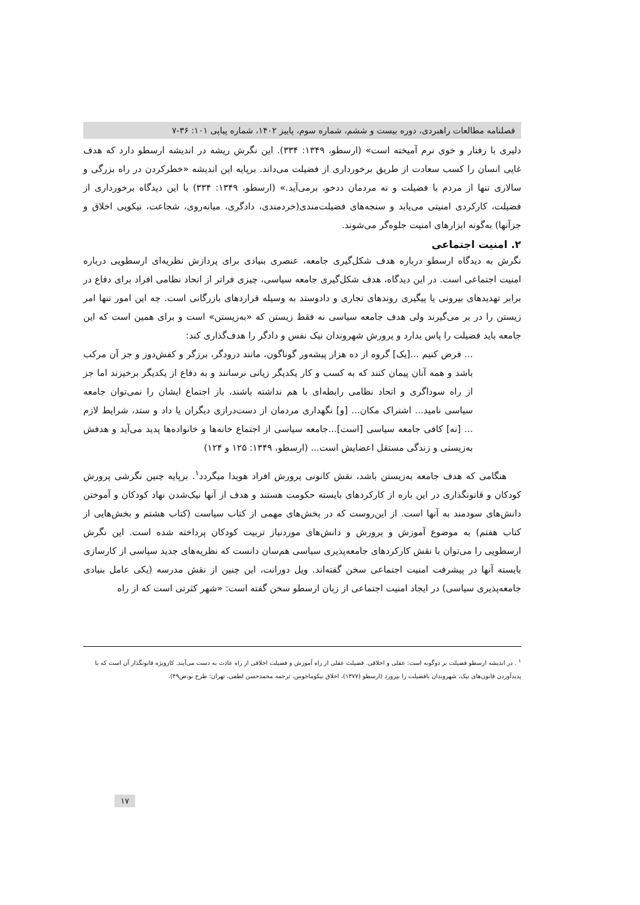فصلنامه مطالعات راهبردی، دوره بیست و ششم، شماره سوم، پاییز ۱۴۰۲، شماره پیاپی ۱۰۱: ۳۶-۷
دلیری با رفتار و خوی نرم آمیخته است» (ارسطو، ۱۳۴۹: ۳۳۴). این نگرش ریشه در اندیشه ارسطو دارد که هدف غایی انسان را کسب سعادت از طریق برخورداری از فضیلت می‌داند. برپایه این اندیشه «خطرکردن در راه بزرگی و سالاری تنها از مردم با فضیلت و نه مردمان ددخو، برمی‌آید.» (ارسطو، ۱۳۴۹: ۳۳۴) با این دیدگاه برخورداری از فضیلت، کارکردی امنیتی می‌یابد و سنجه‌های فضیلت‌مندی(خردمندی، دادگری، میانه‌روی، شجاعت، نیکویی اخلاق و جزآنها) به‌گونه ابزارهای امنیت جلوه‌گر می‌شوند.
۲. امنیت اجتماعی
نگرش به دیدگاه ارسطو درباره هدف شکل‌گیری جامعه، عنصری بنیادی برای پردازش نظریه‌ای ارسطویی درباره امنیت اجتماعی است. در این دیدگاه، هدف شکل‌گیری جامعه سیاسی، چیزی فراتر از اتحاد نظامی افراد برای دفاع در برابر تهدیدهای بیرونی یا پیگیری روندهای تجاری و دادوستد به وسیله قراردهای بازرگانی است. چه این امور تنها امر زیستن را در بر می‌گیرند ولی هدف جامعه سیاسی نه فقط زیستن که «به‌زیستن» است و برای همین است که این جامعه باید فضیلت را پاس بدارد و پرورش شهروندان نیک نفس و دادگر را هدف‌گذاری کند:
... فرض کنیم ...[یک] گروه از ده هزار پیشه‌ور گوناگون، مانند درودگر، برزگر و کفش‌دوز و جز آن مرکب باشد و همه آنان پیمان کنند که به کسب و کار یکدیگر زیانی نرسانند و به دفاع از یکدیگر برخیزند اما جز از راه سوداگری و اتحاد نظامی رابطه‌ای با هم نداشته باشند، باز اجتماع ایشان را نمی‌توان جامعه سیاسی نامید... اشتراک مکان... [و] نگهداری مردمان از دست‌درازی دیگران یا داد و ستد، شرایط لازم ... [نه] کافی جامعه سیاسی [است]...جامعه سیاسی از اجتماع خانه‌ها و خانواده‌ها پدید می‌آید و هدفش به‌زیستی و زندگی مستقل اعضایش است... (ارسطو، ۱۳۴۹: ۱۲۵ و ۱۲۴)
هنگامی که هدف جامعه به‌زیستن باشد، نقش کانونی پرورش افراد هویدا میگردد<sup>۱</sup>. برپایه چنین نگرشی پرورش کودکان و قانونگذاری در این باره از کارکردهای بایسته حکومت هستند و هدف از آنها نیک‌شدن نهاد کودکان و آموختن دانش‌های سودمند به آنها است. از این‌روست که در بخش‌های مهمی از کتاب سیاست (کتاب هشتم و بخش‌هایی از کتاب هفتم) به موضوع آموزش و پرورش و دانش‌های موردنیاز تربیت کودکان پرداخته شده است. این نگرش ارسطویی را می‌توان با نقش کارکردهای جامعه‌پذیری سیاسی هم‌سان دانست که نظریه‌های جدید سیاسی از کارسازی بایسته آنها در پیشرفت امنیت اجتماعی سخن گفته‌اند. ویل دورانت، این چنین از نقش مدرسه (یکی عامل بنیادی جامعه‌پذیری سیاسی) در ایجاد امنیت اجتماعی از زبان ارسطو سخن گفته است: «شهر کثرتی است که از راه
<sup>۱</sup> . در اندیشه ارسطو فضیلت بر دوگونه است: عقلی و اخلاقی. فضیلت عقلی از راه آموزش و فضیلت اخلاقی از راه عادت به دست می‌آیند. کارویژه قانونگذار آن است که با پدیدآوردن قانون‌های نیک، شهروندان بافضیلت را بپرورد (ارسطو (۱۳۷۷)، اخلاق نیکوماخوس، ترجمه محمدحسن لطفی، تهران: طرح نو،ص۴۹).
۱۷